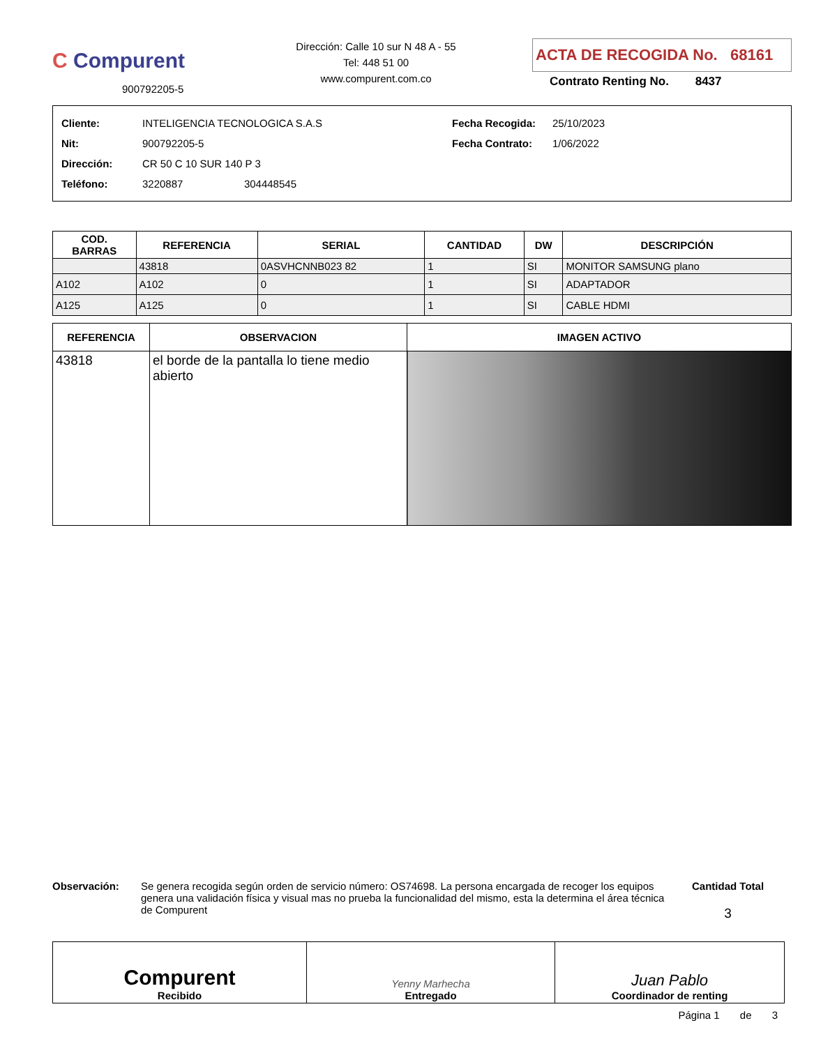C Compurent
900792205-5
Dirección: Calle 10 sur N 48 A - 55
Tel: 448 51 00
www.compurent.com.co
ACTA DE RECOGIDA No. 68161
Contrato Renting No. 8437
Cliente: INTELIGENCIA TECNOLOGICA S.A.S
Nit: 900792205-5
Dirección: CR 50 C 10 SUR 140 P 3
Teléfono: 3220887 304448545
Fecha Recogida: 25/10/2023
Fecha Contrato: 1/06/2022
| COD. BARRAS | REFERENCIA | SERIAL | CANTIDAD | DW | DESCRIPCIÓN |
| --- | --- | --- | --- | --- | --- |
| | 43818 | 0ASVHCNNB023 82 | 1 | SI | MONITOR SAMSUNG plano |
| A102 | A102 | 0 | 1 | SI | ADAPTADOR |
| A125 | A125 | 0 | 1 | SI | CABLE HDMI |
| REFERENCIA | OBSERVACION | IMAGEN ACTIVO |
| --- | --- | --- |
| 43818 | el borde de la pantalla lo tiene medio abierto | |
Observación: Se genera recogida según orden de servicio número: OS74698. La persona encargada de recoger los equipos genera una validación física y visual mas no prueba la funcionalidad del mismo, esta la determina el área técnica de Compurent
Cantidad Total
3
| Compurent Recibido | Yenny Marhecha Entregado | Juan Pablo Coordinador de renting |
Página 1 de 3